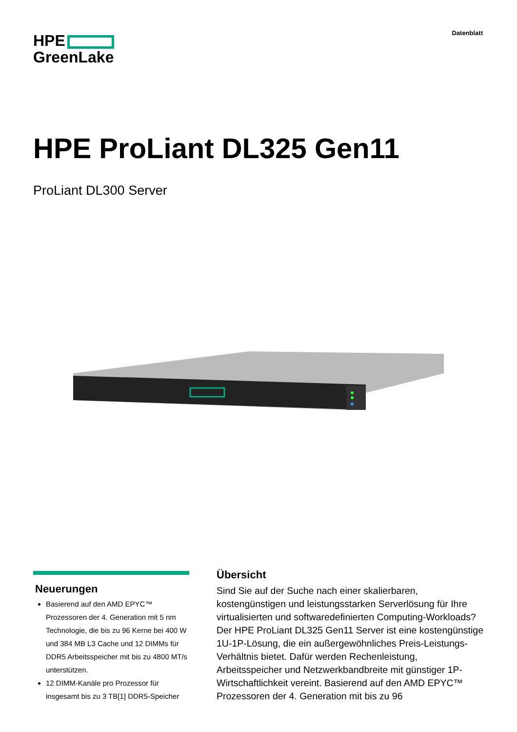HPE
GreenLake
Datenblatt
HPE ProLiant DL325 Gen11
ProLiant DL300 Server
Neuerungen
Basierend auf den AMD EPYC™ Prozessoren der 4. Generation mit 5 nm Technologie, die bis zu 96 Kerne bei 400 W und 384 MB L3 Cache und 12 DIMMs für DDR5 Arbeitsspeicher mit bis zu 4800 MT/s unterstützen.
12 DIMM-Kanäle pro Prozessor für insgesamt bis zu 3 TB[1] DDR5-Speicher
Übersicht
Sind Sie auf der Suche nach einer skalierbaren, kostengünstigen und leistungsstarken Serverlösung für Ihre virtualisierten und softwaredefinierten Computing-Workloads? Der HPE ProLiant DL325 Gen11 Server ist eine kostengünstige 1U-1P-Lösung, die ein außergewöhnliches Preis-Leistungs-Verhältnis bietet. Dafür werden Rechenleistung, Arbeitsspeicher und Netzwerkbandbreite mit günstiger 1P-Wirtschaftlichkeit vereint. Basierend auf den AMD EPYC™ Prozessoren der 4. Generation mit bis zu 96